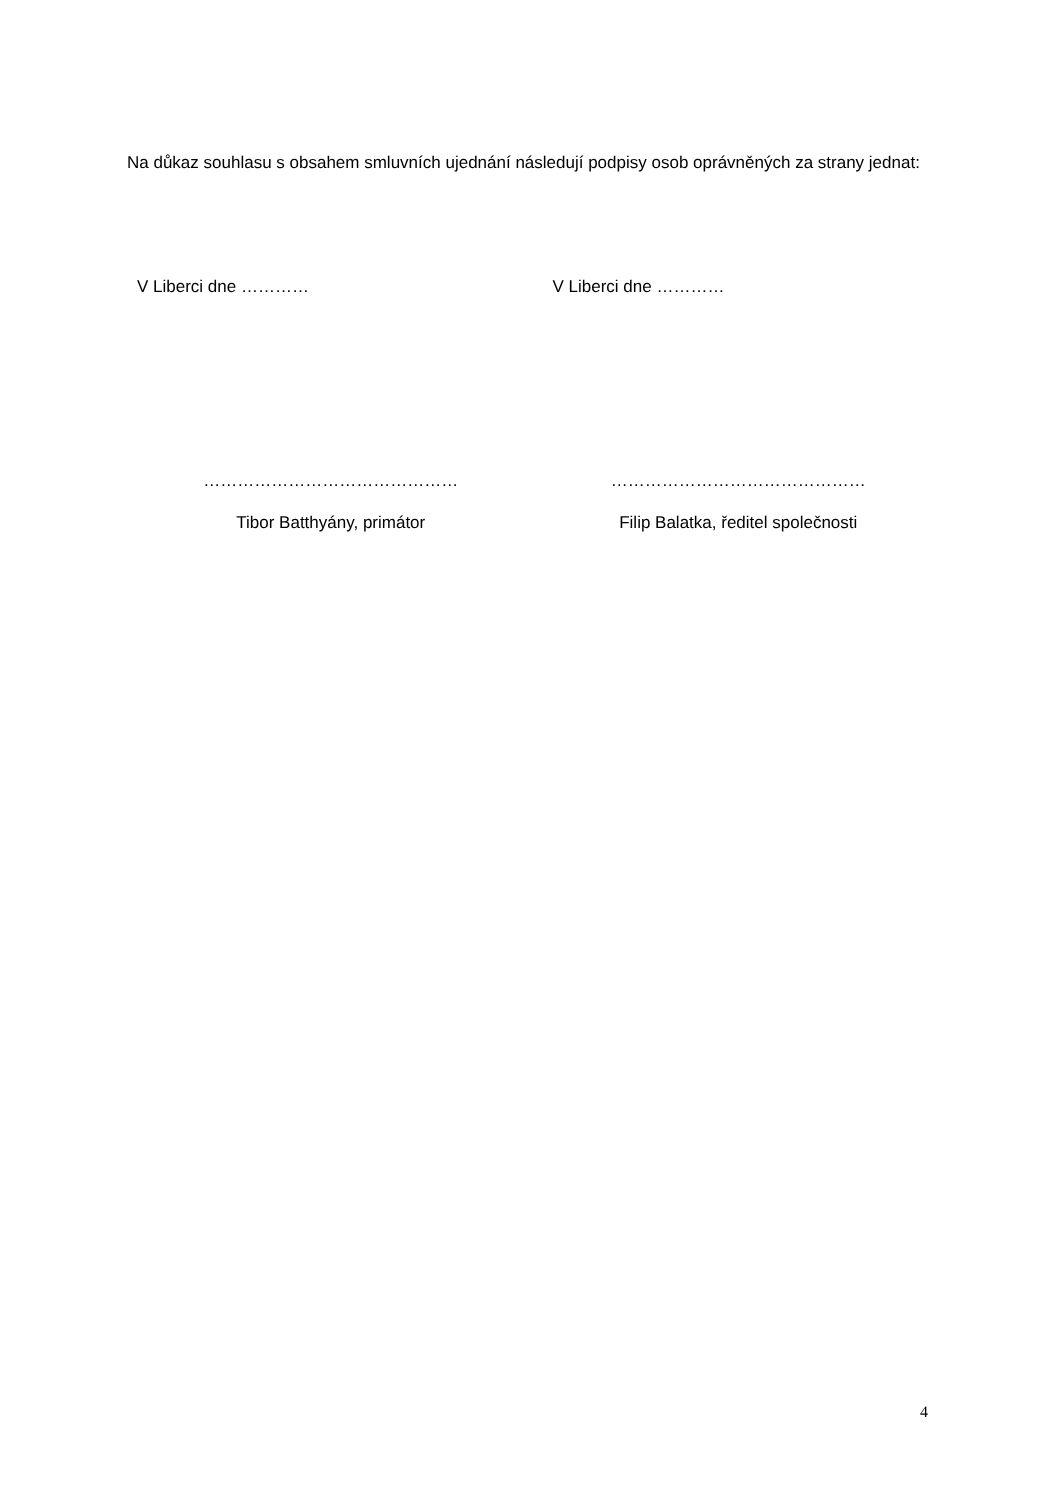Na důkaz souhlasu s obsahem smluvních ujednání následují podpisy osob oprávněných za strany jednat:
V Liberci dne ………… V Liberci dne …………
……………………………………… ………………………………………
Tibor Batthyány, primátor Filip Balatka, ředitel společnosti
4